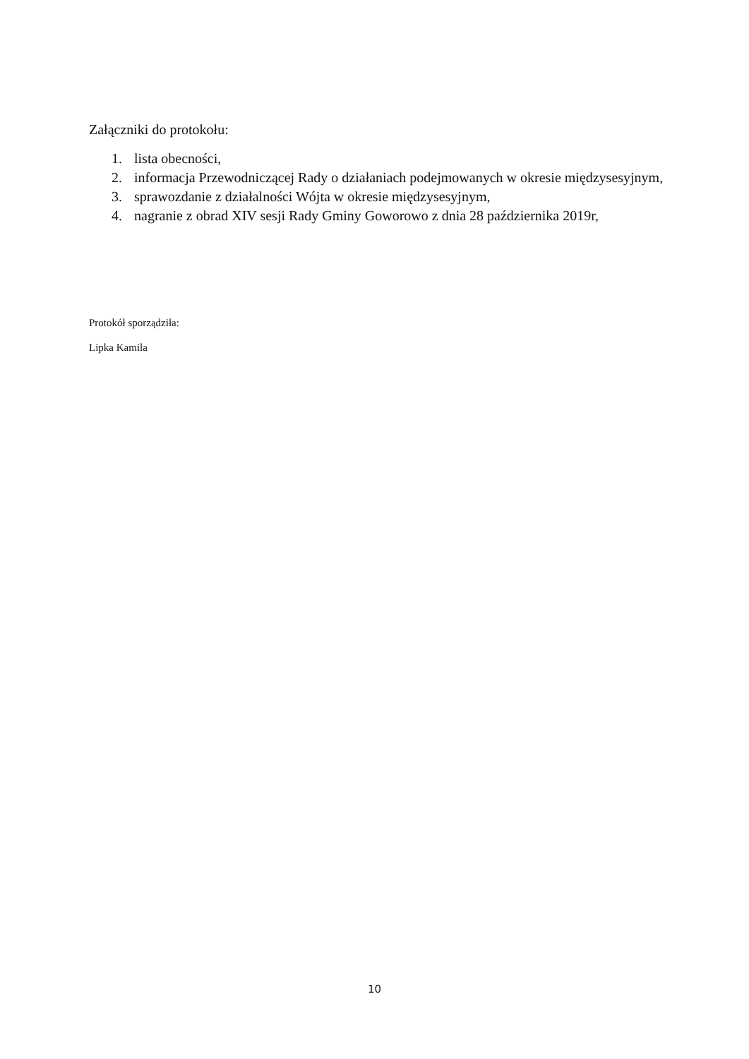Załączniki do protokołu:
1. lista obecności,
2. informacja Przewodniczącej Rady o działaniach podejmowanych w okresie międzysesyjnym,
3. sprawozdanie z działalności Wójta w okresie międzysesyjnym,
4. nagranie z obrad XIV sesji Rady Gminy Goworowo z dnia 28 października 2019r,
Protokół sporządziła:
Lipka Kamila
10